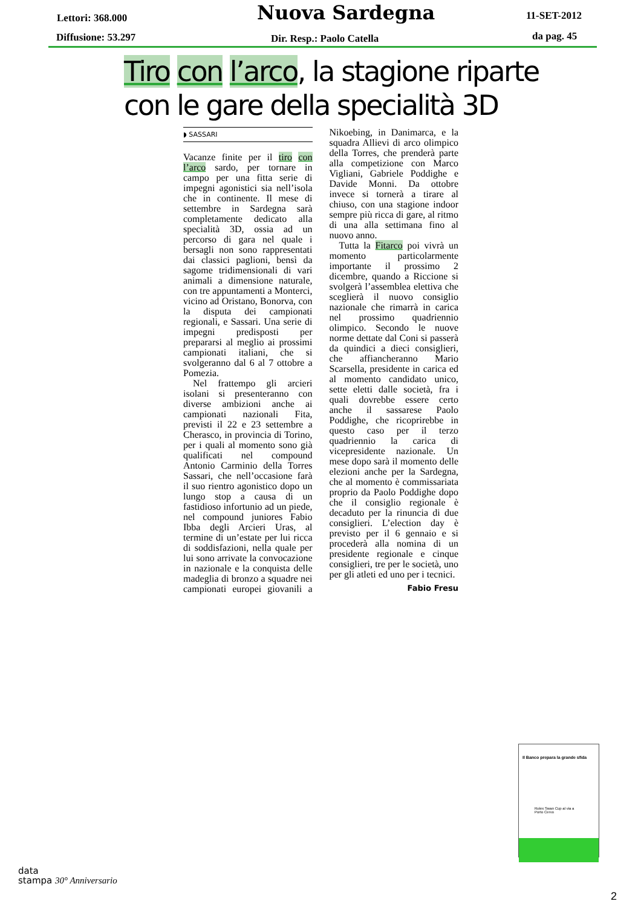Lettori: 368.000
Diffusione: 53.297
Nuova Sardegna
Dir. Resp.: Paolo Catella
11-SET-2012
da pag. 45
Tiro con l’arco, la stagione riparte con le gare della specialità 3D
◗ SASSARI
Vacanze finite per il tiro con l’arco sardo, per tornare in campo per una fitta serie di impegni agonistici sia nell’isola che in continente. Il mese di settembre in Sardegna sarà completamente dedicato alla specialità 3D, ossia ad un percorso di gara nel quale i bersagli non sono rappresentati dai classici paglioni, bensì da sagome tridimensionali di vari animali a dimensione naturale, con tre appuntamenti a Monterci, vicino ad Oristano, Bonorva, con la disputa dei campionati regionali, e Sassari. Una serie di impegni predisposti per prepararsi al meglio ai prossimi campionati italiani, che si svolgeranno dal 6 al 7 ottobre a Pomezia.
Nel frattempo gli arcieri isolani si presenteranno con diverse ambizioni anche ai campionati nazionali Fita, previsti il 22 e 23 settembre a Cherasco, in provincia di Torino, per i quali al momento sono già qualificati nel compound Antonio Carminio della Torres Sassari, che nell’occasione farà il suo rientro agonistico dopo un lungo stop a causa di un fastidioso infortunio ad un piede, nel compound juniores Fabio Ibba degli Arcieri Uras, al termine di un’estate per lui ricca di soddisfazioni, nella quale per lui sono arrivate la convocazione in nazionale e la conquista delle madeglia di bronzo a squadre nei campionati europei giovanili a Nikoebing, in Danimarca, e la squadra Allievi di arco olimpico della Torres, che prenderà parte alla competizione con Marco Vigliani, Gabriele Poddighe e Davide Monni. Da ottobre invece si tornerà a tirare al chiuso, con una stagione indoor sempre più ricca di gare, al ritmo di una alla settimana fino al nuovo anno.
Tutta la Fitarco poi vivrà un momento particolarmente importante il prossimo 2 dicembre, quando a Riccione si svolgerà l’assemblea elettiva che sceglierà il nuovo consiglio nazionale che rimarrà in carica nel prossimo quadriennio olimpico. Secondo le nuove norme dettate dal Coni si passerà da quindici a dieci consiglieri, che affiancheranno Mario Scarsella, presidente in carica ed al momento candidato unico, sette eletti dalle società, fra i quali dovrebbe essere certo anche il sassarese Paolo Poddighe, che ricoprirebbe in questo caso per il terzo quadriennio la carica di vicepresidente nazionale. Un mese dopo sarà il momento delle elezioni anche per la Sardegna, che al momento è commissariata proprio da Paolo Poddighe dopo che il consiglio regionale è decaduto per la rinuncia di due consiglieri. L’election day è previsto per il 6 gennaio e si procederà alla nomina di un presidente regionale e cinque consiglieri, tre per le società, uno per gli atleti ed uno per i tecnici.
Fabio Fresu
Il Banco prepara la grande sfida
Rolex Swan Cup al via a Porto Cervo
data
stampa 30° Anniversario
2